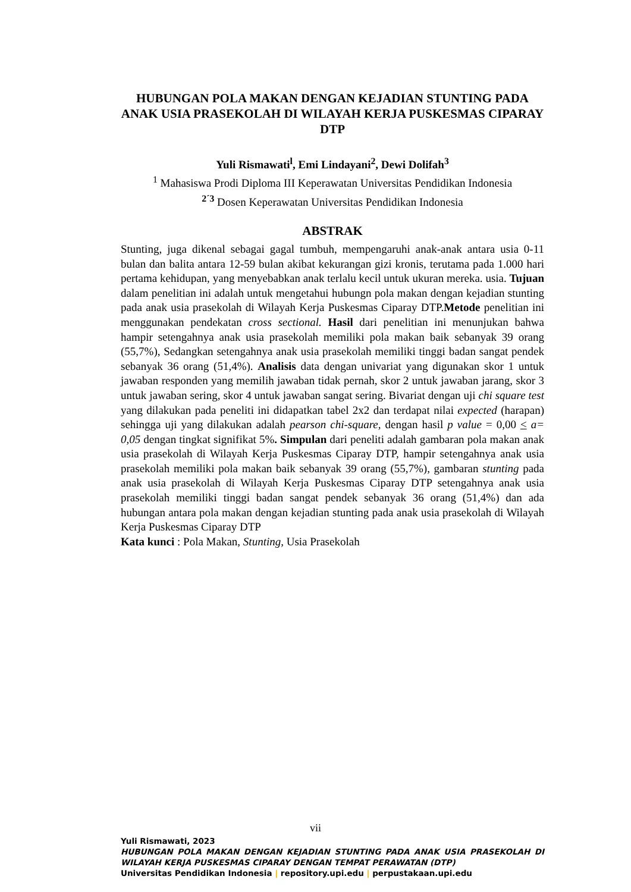HUBUNGAN POLA MAKAN DENGAN KEJADIAN STUNTING PADA ANAK USIA PRASEKOLAH DI WILAYAH KERJA PUSKESMAS CIPARAY DTP
Yuli Rismawati<sup>l</sup>, Emi Lindayani<sup>2</sup>, Dewi Dolifah<sup>3</sup>
<sup>1</sup> Mahasiswa Prodi Diploma III Keperawatan Universitas Pendidikan Indonesia
<sup>2´3</sup> Dosen Keperawatan Universitas Pendidikan Indonesia
ABSTRAK
Stunting, juga dikenal sebagai gagal tumbuh, mempengaruhi anak-anak antara usia 0-11 bulan dan balita antara 12-59 bulan akibat kekurangan gizi kronis, terutama pada 1.000 hari pertama kehidupan, yang menyebabkan anak terlalu kecil untuk ukuran mereka. usia. Tujuan dalam penelitian ini adalah untuk mengetahui hubungn pola makan dengan kejadian stunting pada anak usia prasekolah di Wilayah Kerja Puskesmas Ciparay DTP.Metode penelitian ini menggunakan pendekatan cross sectional. Hasil dari penelitian ini menunjukan bahwa hampir setengahnya anak usia prasekolah memiliki pola makan baik sebanyak 39 orang (55,7%), Sedangkan setengahnya anak usia prasekolah memiliki tinggi badan sangat pendek sebanyak 36 orang (51,4%). Analisis data dengan univariat yang digunakan skor 1 untuk jawaban responden yang memilih jawaban tidak pernah, skor 2 untuk jawaban jarang, skor 3 untuk jawaban sering, skor 4 untuk jawaban sangat sering. Bivariat dengan uji chi square test yang dilakukan pada peneliti ini didapatkan tabel 2x2 dan terdapat nilai expected (harapan) sehingga uji yang dilakukan adalah pearson chi-square, dengan hasil p value = 0,00 < a= 0,05 dengan tingkat signifikat 5%. Simpulan dari peneliti adalah gambaran pola makan anak usia prasekolah di Wilayah Kerja Puskesmas Ciparay DTP, hampir setengahnya anak usia prasekolah memiliki pola makan baik sebanyak 39 orang (55,7%), gambaran stunting pada anak usia prasekolah di Wilayah Kerja Puskesmas Ciparay DTP setengahnya anak usia prasekolah memiliki tinggi badan sangat pendek sebanyak 36 orang (51,4%) dan ada hubungan antara pola makan dengan kejadian stunting pada anak usia prasekolah di Wilayah Kerja Puskesmas Ciparay DTP
Kata kunci : Pola Makan, Stunting, Usia Prasekolah
vii
Yuli Rismawati, 2023
HUBUNGAN POLA MAKAN DENGAN KEJADIAN STUNTING PADA ANAK USIA PRASEKOLAH DI WILAYAH KERJA PUSKESMAS CIPARAY DENGAN TEMPAT PERAWATAN (DTP)
Universitas Pendidikan Indonesia | repository.upi.edu | perpustakaan.upi.edu